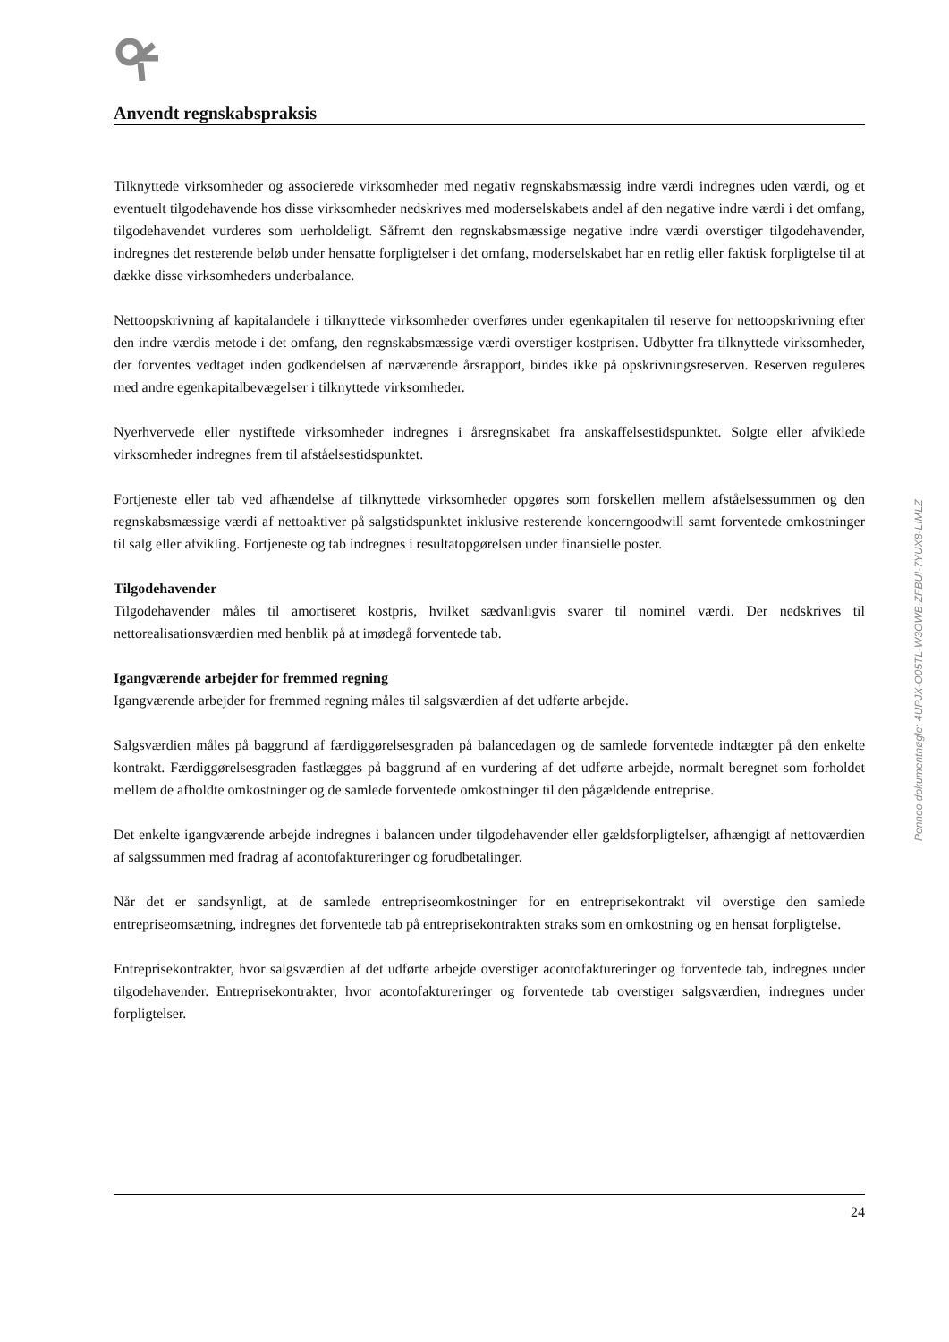Anvendt regnskabspraksis
Tilknyttede virksomheder og associerede virksomheder med negativ regnskabsmæssig indre værdi indregnes uden værdi, og et eventuelt tilgodehavende hos disse virksomheder nedskrives med moderselskabets andel af den negative indre værdi i det omfang, tilgodehavendet vurderes som uerholdeligt. Såfremt den regnskabsmæssige negative indre værdi overstiger tilgodehavender, indregnes det resterende beløb under hensatte forpligtelser i det omfang, moderselskabet har en retlig eller faktisk forpligtelse til at dække disse virksomheders underbalance.
Nettoopskrivning af kapitalandele i tilknyttede virksomheder overføres under egenkapitalen til reserve for nettoopskrivning efter den indre værdis metode i det omfang, den regnskabsmæssige værdi overstiger kostprisen. Udbytter fra tilknyttede virksomheder, der forventes vedtaget inden godkendelsen af nærværende årsrapport, bindes ikke på opskrivningsreserven. Reserven reguleres med andre egenkapitalbevægelser i tilknyttede virksomheder.
Nyerhvervede eller nystiftede virksomheder indregnes i årsregnskabet fra anskaffelsestidspunktet. Solgte eller afviklede virksomheder indregnes frem til afståelsestidspunktet.
Fortjeneste eller tab ved afhændelse af tilknyttede virksomheder opgøres som forskellen mellem afståelsessummen og den regnskabsmæssige værdi af nettoaktiver på salgstidspunktet inklusive resterende koncerngoodwill samt forventede omkostninger til salg eller afvikling. Fortjeneste og tab indregnes i resultatopgørelsen under finansielle poster.
Tilgodehavender
Tilgodehavender måles til amortiseret kostpris, hvilket sædvanligvis svarer til nominel værdi. Der nedskrives til nettorealisationsværdien med henblik på at imødegå forventede tab.
Igangværende arbejder for fremmed regning
Igangværende arbejder for fremmed regning måles til salgsværdien af det udførte arbejde.
Salgsværdien måles på baggrund af færdiggørelsesgraden på balancedagen og de samlede forventede indtægter på den enkelte kontrakt. Færdiggørelsesgraden fastlægges på baggrund af en vurdering af det udførte arbejde, normalt beregnet som forholdet mellem de afholdte omkostninger og de samlede forventede omkostninger til den pågældende entreprise.
Det enkelte igangværende arbejde indregnes i balancen under tilgodehavender eller gældsforpligtelser, afhængigt af nettoværdien af salgssummen med fradrag af acontofaktureringer og forudbetalinger.
Når det er sandsynligt, at de samlede entrepriseomkostninger for en entreprisekontrakt vil overstige den samlede entrepriseomsætning, indregnes det forventede tab på entreprisekontrakten straks som en omkostning og en hensat forpligtelse.
Entreprisekontrakter, hvor salgsværdien af det udførte arbejde overstiger acontofaktureringer og forventede tab, indregnes under tilgodehavender. Entreprisekontrakter, hvor acontofaktureringer og forventede tab overstiger salgsværdien, indregnes under forpligtelser.
24
Penneo dokumentnøgle: 4UPJX-O05TL-W3OWB-ZFBUI-7YUX8-LIMLZ